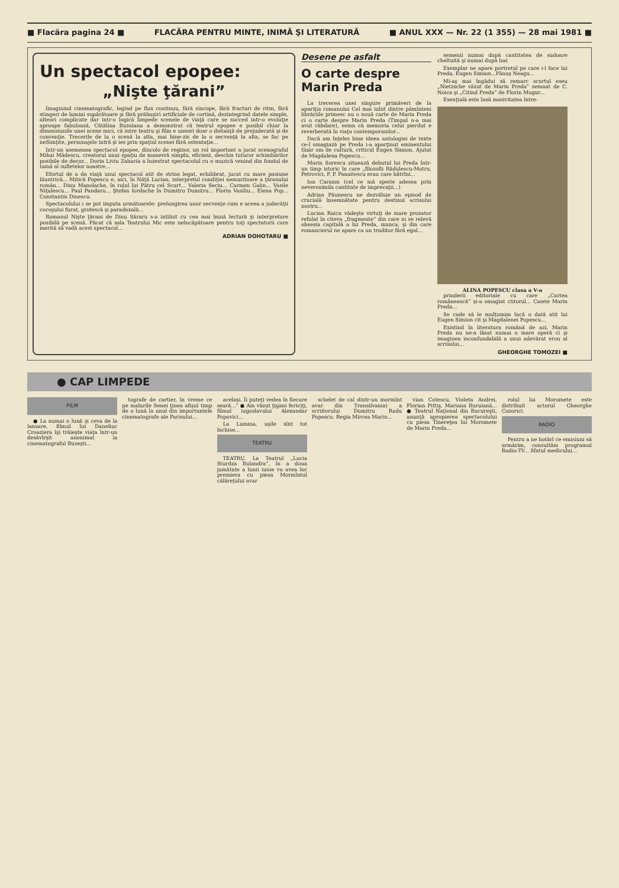■ Flacăra pagina 24 ■ FLACĂRA PENTRU MINTE, INIMĂ ŞI LITERATURĂ ■ ANUL XXX — Nr. 22 (1 355) — 28 mai 1981 ■
Un spectacol epopee:
„Nişte ţărani”
Imaginind cinematografic, legind pe flux continuu, fără sincope, fără fracturi de ritm, fără stingeri de lumini supărătoare şi fără prăbuşiri artificiale de cortină, dezintegrind datele simple, alteori complicate dar intr-o logică limpede scenele de viaţă care se succed intr-o evoluţie aproape fabuloasă, Cătălina Buzoianu a demonstrat că teatrul epopee e posibil chiar la dimensiunile unei scene mici, că intre teatru şi film e uneori doar o distanţă de prejudecată şi de convenţie. Trecerile de la o scenă la alta, mai bine-zis de la o secvenţă la alta, se fac pe neSimţite, personajele intră şi ies prin spaţiul scenei fără ostentaţie...
Intr-un asemenea spectacol epopee, dincolo de regizor, un rol important a jucat scenograful Mihai Mădescu, creatorul unui spaţiu de manevră simplu, eficient, deschis tuturor schimbărilor posibile de decor... Dorin Liviu Zaharia a înzestrat spectacolul cu o muzică venind din fondul de taină al sufletelor noastre...
Efortul de a da viaţă unui spectacol atit de strins legat, echilibrat, jucat cu mare pasiune lăuntrică... Mitică Popescu e, aici, în Năţă Lucian, interpretul condiţiei nemuritoare a ţăranului român... Dinu Manolache, în rolul lui Pătru cel Scurt... Valeria Seciu... Carmen Galin... Vasile Niţulescu... Paul Pandaru... Ştefan Iordache în Dumitru Dumitru... Florin Vasiliu... Elena Pop... Constantin Dinescu.
Spectacolului i se pot imputa următoarele: prelungirea unor secvenţe cum e aceea a judecăţii cocoşului furat, grotescă şi paradoxală...
Romanul Nişte ţărani de Dinu Săraru s-a intilnit cu cea mai bună lectură şi interpretare posibilă pe scenă. Păcat că sala Teatrului Mic este neîncăpătoare pentru toţi spectatorii care merită să vadă acest spectacol...
ADRIAN DOHOTARU ■
Desene pe asfalt
O carte despre Marin Preda
La trecerea unei singure primăveri de la apariţia romanului Cel mai iubit dintre pămînteni librăriile primesc nu o nouă carte de Marin Preda ci o carte despre Marin Preda (Timpul n-a mai avut răbdare), semn că memoria celui pierdut e reverberată în viaţa contemporanilor...
Dacă am înţeles bine ideea antologiei de texte ce-l omagiază pe Preda i-a aparţinut eminentului tînăr om de cultură, criticul Eugen Simion. Ajutat de Magdalena Popescu...
Marin Sorescu situează debutul lui Preda într-un timp istoric în care „filozofii Rădulescu-Motru, Petrovici, P. P. Panaitescu erau care bătrîni...
Ion Caraion (cel ce mă sperie adesea prin neverosimila cantitate de imprecaţii...)
Adrian Păunescu ne dezvăluie un episod de crucială însemnătate pentru destinul scrisului nostru...
Lucian Raicu vădeşte virtuţi de mare prozator refulat în citeva „fragmente” din care ni se relevă obsesia capitală a lui Preda, munca, şi din care romancierul ne apare ca un truditor fără egal...
semenii numai după cantitatea de sudoare cheltuită şi numai după har.
Exemplar ne apare portretul pe care i-l face lui Preda, Eugen Simion...Fănuş Neagu...
Mi-aş mai îngădui să remarc scurtul eseu „Nietzsche văzut de Marin Preda” semnat de C. Noica şi „Citind Preda” de Florin Mugur...
Esenţială este însă masivitatea între-
ALINA POPESCU clasa a V-a
prinderii editoriale cu care „Cartea românească” şi-a omagiat ctitorul... Caiete Marin Preda...
Se cade să le mulţumim încă o dată atit lui Eugen Simion cit şi Magdalenei Popescu...
Existind în literatura română de azi, Marin Preda nu ne-a lăsat numai o mare operă ci şi imaginea inconfundabilă a unui adevărat erou al scrisului...
GHEORGHE TOMOZEI ■
● CAP LIMPEDE
FILM
● La numai o lună şi ceva de la lansare, filmul lui Daneliuc Croaziera îşi trăieşte viaţa într-un desăvîrşit anonimat la cinematograful Buzeşti...
tografe de cartier, în vreme ce pe malurile Senei ţinea afişul timp de o lună la unul din importantele cinematografe ale Parisului...
acelaşi. Îi puteţi vedea în fiecare seară...” ● Am văzut ţigani fericiţi, filmul iugoslavului Alexandar Popovici...
La Lumina, uşile sînt tot închise...
TEATRU
TEATRU. La Teatrul „Lucia Sturdza Bulandra”, în a doua jumătate a lunii iunie va avea loc premiera cu piesa Mormîntul călăreţului avar
schelet de cal dintr-un mormînt avar din Transilvania) a scriitorului Dumitru Radu Popescu. Regia Mircea Marin...
vian Cotescu, Violeta Andrei, Florian Pittiş, Mariana Buruiană... ● Teatrul Naţional din Bucureşti, anunţă apropierea spectacolului cu piesa Tinereţea lui Moromete de Marin Preda...
rolul lui Moromete este distribuit actorul Gheorghe Cozorici.
RADIO
Pentru a ne hotărî ce emisiuni să urmărim, consultăm programul Radio-TV... Sfatul medicului...